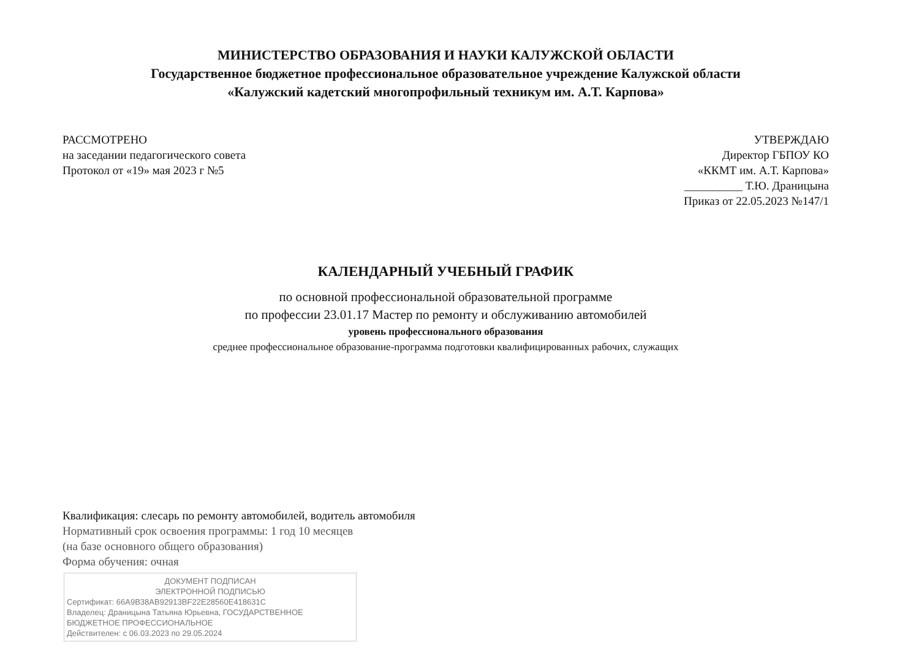МИНИСТЕРСТВО ОБРАЗОВАНИЯ И НАУКИ КАЛУЖСКОЙ ОБЛАСТИ
Государственное бюджетное профессиональное образовательное учреждение Калужской области
«Калужский кадетский многопрофильный техникум им. А.Т. Карпова»
РАССМОТРЕНО
на заседании педагогического совета
Протокол от «19» мая 2023 г №5
УТВЕРЖДАЮ
Директор ГБПОУ КО
«ККМТ им. А.Т. Карпова»
__________ Т.Ю. Драницына
Приказ от 22.05.2023 №147/1
КАЛЕНДАРНЫЙ УЧЕБНЫЙ ГРАФИК
по основной профессиональной образовательной программе
по профессии 23.01.17 Мастер по ремонту и обслуживанию автомобилей
уровень профессионального образования
среднее профессиональное образование-программа подготовки квалифицированных рабочих, служащих
Квалификация: слесарь по ремонту автомобилей, водитель автомобиля
Нормативный срок освоения программы: 1 год 10 месяцев
(на базе основного общего образования)
Форма обучения: очная
ДОКУМЕНТ ПОДПИСАН
ЭЛЕКТРОННОЙ ПОДПИСЬЮ
Сертификат: 66A9B38AB92913BF22E28560E418631C
Владелец: Драницына Татьяна Юрьевна, ГОСУДАРСТВЕННОЕ БЮДЖЕТНОЕ ПРОФЕССИОНАЛЬНОЕ
Действителен: с 06.03.2023 по 29.05.2024